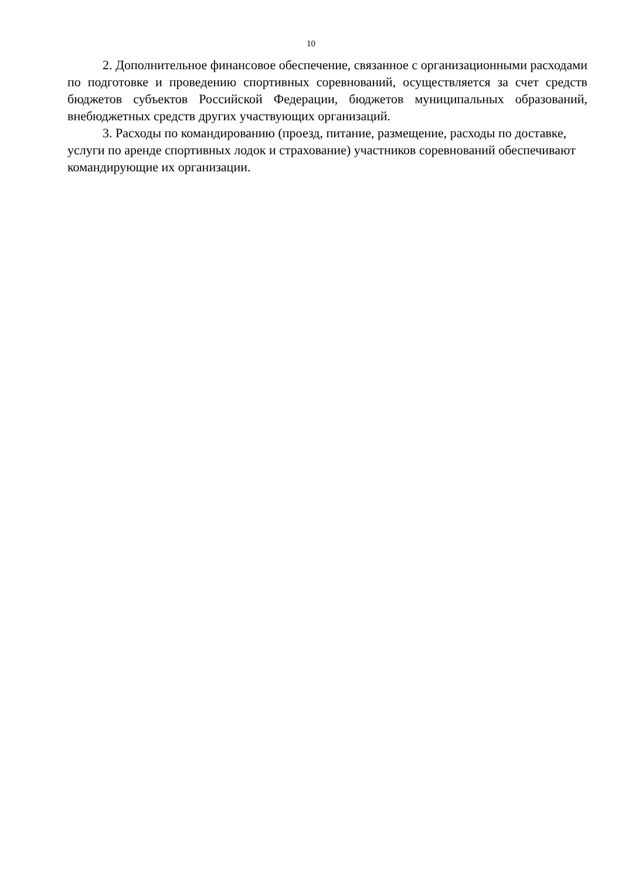10
2. Дополнительное финансовое обеспечение, связанное с организационными расходами по подготовке и проведению спортивных соревнований, осуществляется за счет средств бюджетов субъектов Российской Федерации, бюджетов муниципальных образований, внебюджетных средств других участвующих организаций.
3. Расходы по командированию (проезд, питание, размещение, расходы по доставке, услуги по аренде спортивных лодок и страхование) участников соревнований обеспечивают командирующие их организации.